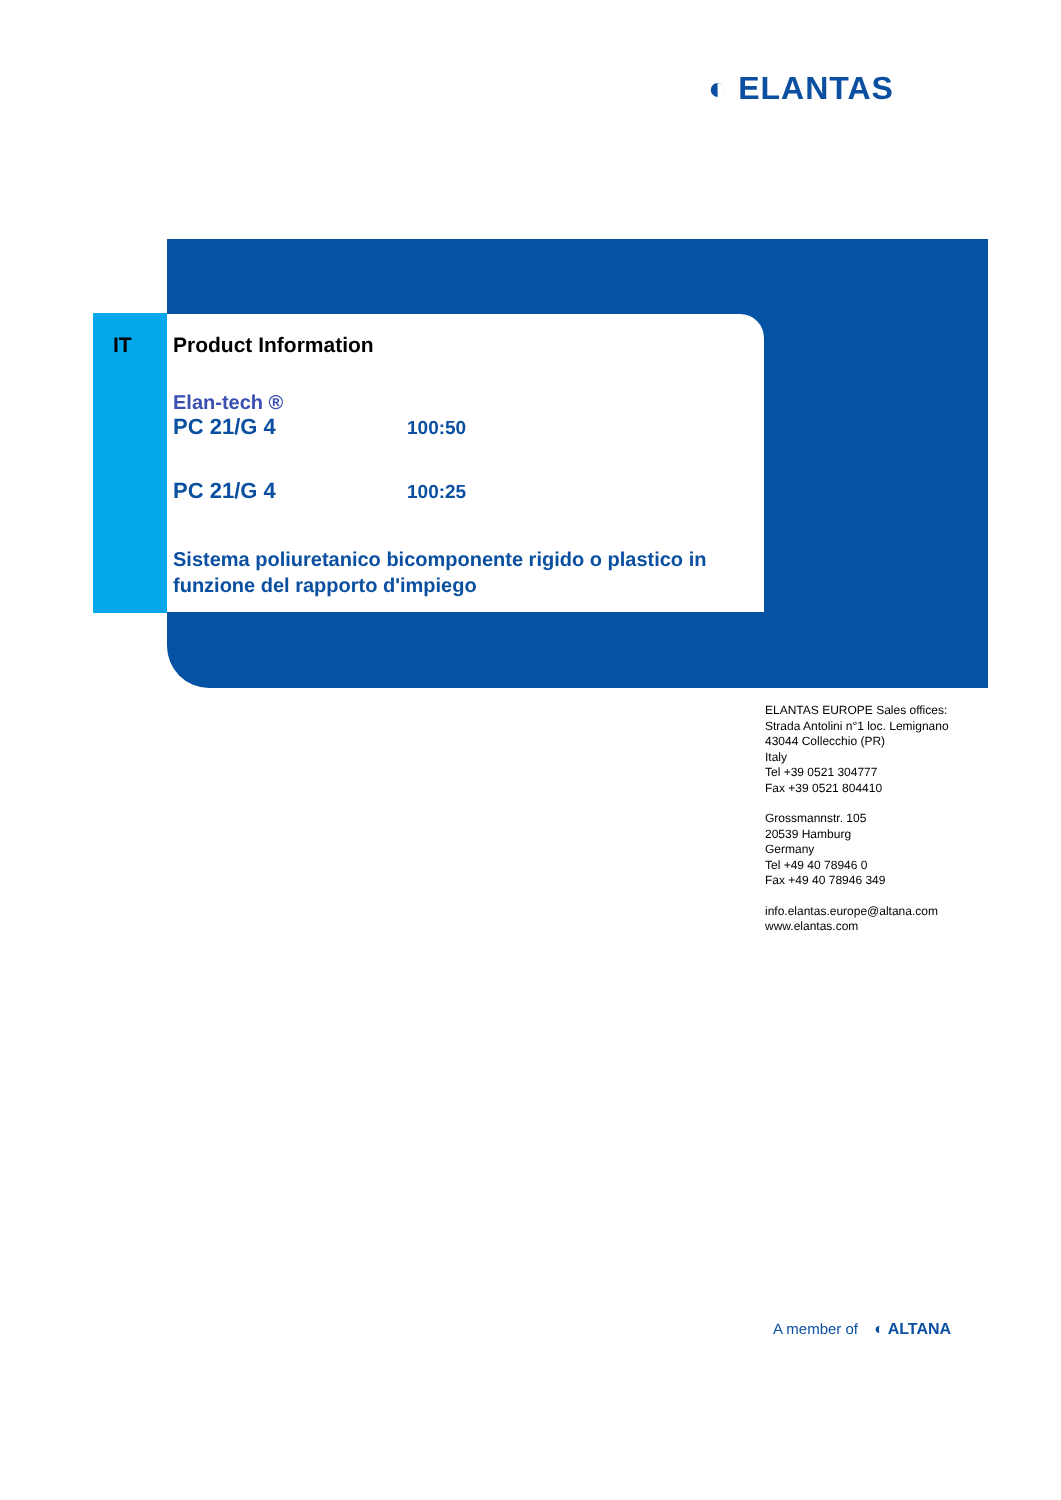◐ ELANTAS
IT
Product Information
Elan-tech ®
PC 21/G 4 100:50
PC 21/G 4 100:25
Sistema poliuretanico bicomponente rigido o plastico in funzione del rapporto d'impiego
ELANTAS EUROPE Sales offices:
Strada Antolini n°1 loc. Lemignano
43044 Collecchio (PR)
Italy
Tel +39 0521 304777
Fax +39 0521 804410
Grossmannstr. 105
20539 Hamburg
Germany
Tel +49 40 78946 0
Fax +49 40 78946 349
info.elantas.europe@altana.com
www.elantas.com
A member of ◐ ALTANA